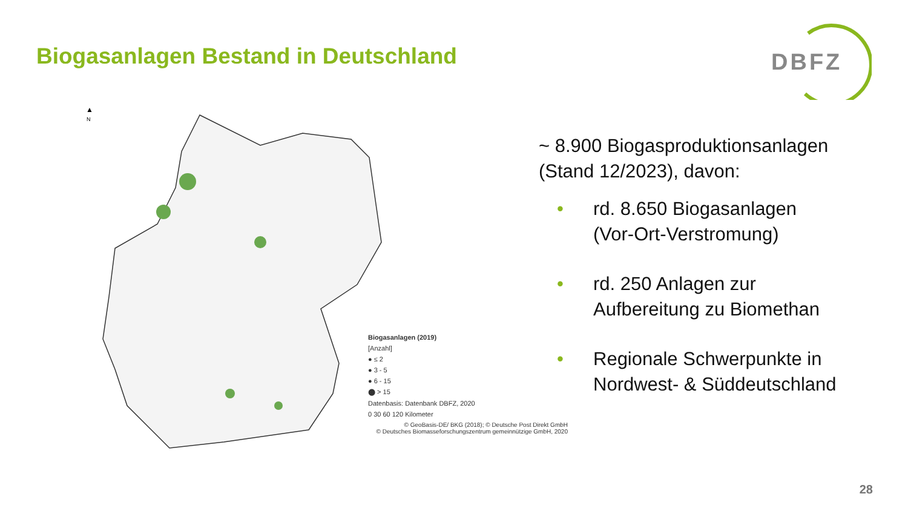Biogasanlagen Bestand in Deutschland
DBFZ
▲
N
Biogasanlagen (2019)
[Anzahl]
● ≤ 2
● 3 - 5
● 6 - 15
⬤ > 15
Datenbasis: Datenbank DBFZ, 2020
0 30 60 120 Kilometer
© GeoBasis-DE/ BKG (2018); © Deutsche Post Direkt GmbH
© Deutsches Biomasseforschungszentrum gemeinnützige GmbH, 2020
~ 8.900 Biogasproduktionsanlagen
(Stand 12/2023), davon:
• rd. 8.650 Biogasanlagen
(Vor-Ort-Verstromung)
• rd. 250 Anlagen zur
Aufbereitung zu Biomethan
• Regionale Schwerpunkte in
Nordwest- & Süddeutschland
28